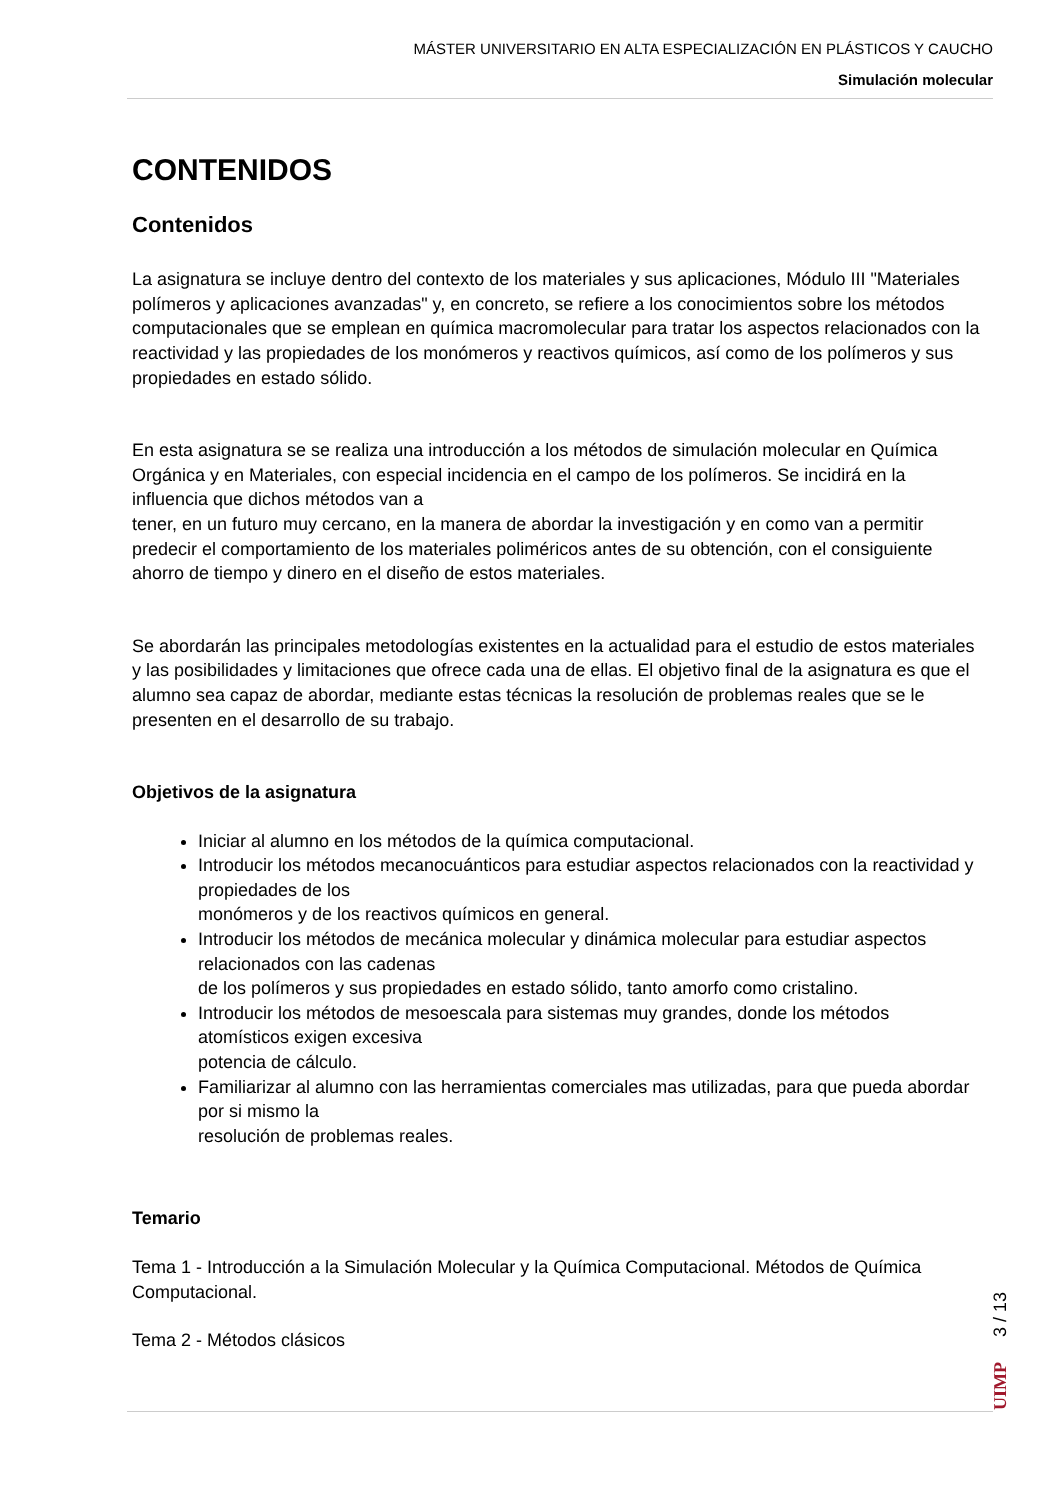MÁSTER UNIVERSITARIO EN ALTA ESPECIALIZACIÓN EN PLÁSTICOS Y CAUCHO
Simulación molecular
CONTENIDOS
Contenidos
La asignatura se incluye dentro del contexto de los materiales y sus aplicaciones, Módulo III "Materiales polímeros y aplicaciones avanzadas" y, en concreto, se refiere a los conocimientos sobre los métodos computacionales que se emplean en química macromolecular para tratar los aspectos relacionados con la reactividad y las propiedades de los monómeros y reactivos químicos, así como de los polímeros y sus propiedades en estado sólido.
En esta asignatura se se realiza una introducción a los métodos de simulación molecular en Química Orgánica y en Materiales, con especial incidencia en el campo de los polímeros. Se incidirá en la influencia que dichos métodos van a
tener, en un futuro muy cercano, en la manera de abordar la investigación y en como van a permitir predecir el comportamiento de los materiales poliméricos antes de su obtención, con el consiguiente ahorro de tiempo y dinero en el diseño de estos materiales.
Se abordarán las principales metodologías existentes en la actualidad para el estudio de estos materiales y las posibilidades y limitaciones que ofrece cada una de ellas. El objetivo final de la asignatura es que el alumno sea capaz de abordar, mediante estas técnicas la resolución de problemas reales que se le presenten en el desarrollo de su trabajo.
Objetivos de la asignatura
Iniciar al alumno en los métodos de la química computacional.
Introducir los métodos mecanocuánticos para estudiar aspectos relacionados con la reactividad y propiedades de los
monómeros y de los reactivos químicos en general.
Introducir los métodos de mecánica molecular y dinámica molecular para estudiar aspectos relacionados con las cadenas
de los polímeros y sus propiedades en estado sólido, tanto amorfo como cristalino.
Introducir los métodos de mesoescala para sistemas muy grandes, donde los métodos atomísticos exigen excesiva
potencia de cálculo.
Familiarizar al alumno con las herramientas comerciales mas utilizadas, para que pueda abordar por si mismo la
resolución de problemas reales.
Temario
Tema 1 - Introducción a la Simulación Molecular y la Química Computacional. Métodos de Química Computacional.
Tema 2 - Métodos clásicos
UIMP 3 / 13